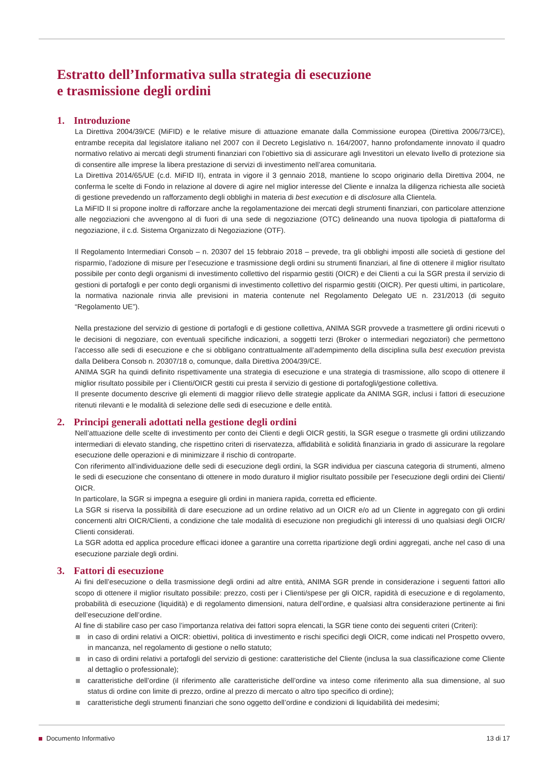Estratto dell’Informativa sulla strategia di esecuzione
e trasmissione degli ordini
1. Introduzione
La Direttiva 2004/39/CE (MiFID) e le relative misure di attuazione emanate dalla Commissione europea (Direttiva 2006/73/CE), entrambe recepita dal legislatore italiano nel 2007 con il Decreto Legislativo n. 164/2007, hanno profondamente innovato il quadro normativo relativo ai mercati degli strumenti finanziari con l’obiettivo sia di assicurare agli Investitori un elevato livello di protezione sia di consentire alle imprese la libera prestazione di servizi di investimento nell’area comunitaria.
La Direttiva 2014/65/UE (c.d. MiFID II), entrata in vigore il 3 gennaio 2018, mantiene lo scopo originario della Direttiva 2004, ne conferma le scelte di Fondo in relazione al dovere di agire nel miglior interesse del Cliente e innalza la diligenza richiesta alle società di gestione prevedendo un rafforzamento degli obblighi in materia di best execution e di disclosure alla Clientela.
La MiFID II si propone inoltre di rafforzare anche la regolamentazione dei mercati degli strumenti finanziari, con particolare attenzione alle negoziazioni che avvengono al di fuori di una sede di negoziazione (OTC) delineando una nuova tipologia di piattaforma di negoziazione, il c.d. Sistema Organizzato di Negoziazione (OTF).
Il Regolamento Intermediari Consob – n. 20307 del 15 febbraio 2018 – prevede, tra gli obblighi imposti alle società di gestione del risparmio, l’adozione di misure per l’esecuzione e trasmissione degli ordini su strumenti finanziari, al fine di ottenere il miglior risultato possibile per conto degli organismi di investimento collettivo del risparmio gestiti (OICR) e dei Clienti a cui la SGR presta il servizio di gestioni di portafogli e per conto degli organismi di investimento collettivo del risparmio gestiti (OICR). Per questi ultimi, in particolare, la normativa nazionale rinvia alle previsioni in materia contenute nel Regolamento Delegato UE n. 231/2013 (di seguito “Regolamento UE”).
Nella prestazione del servizio di gestione di portafogli e di gestione collettiva, ANIMA SGR provvede a trasmettere gli ordini ricevuti o le decisioni di negoziare, con eventuali specifiche indicazioni, a soggetti terzi (Broker o intermediari negoziatori) che permettono l’accesso alle sedi di esecuzione e che si obbligano contrattualmente all’adempimento della disciplina sulla best execution prevista dalla Delibera Consob n. 20307/18 o, comunque, dalla Direttiva 2004/39/CE.
ANIMA SGR ha quindi definito rispettivamente una strategia di esecuzione e una strategia di trasmissione, allo scopo di ottenere il miglior risultato possibile per i Clienti/OICR gestiti cui presta il servizio di gestione di portafogli/gestione collettiva.
Il presente documento descrive gli elementi di maggior rilievo delle strategie applicate da ANIMA SGR, inclusi i fattori di esecuzione ritenuti rilevanti e le modalità di selezione delle sedi di esecuzione e delle entità.
2. Principi generali adottati nella gestione degli ordini
Nell’attuazione delle scelte di investimento per conto dei Clienti e degli OICR gestiti, la SGR esegue o trasmette gli ordini utilizzando intermediari di elevato standing, che rispettino criteri di riservatezza, affidabilità e solidità finanziaria in grado di assicurare la regolare esecuzione delle operazioni e di minimizzare il rischio di controparte.
Con riferimento all’individuazione delle sedi di esecuzione degli ordini, la SGR individua per ciascuna categoria di strumenti, almeno le sedi di esecuzione che consentano di ottenere in modo duraturo il miglior risultato possibile per l’esecuzione degli ordini dei Clienti/ OICR.
In particolare, la SGR si impegna a eseguire gli ordini in maniera rapida, corretta ed efficiente.
La SGR si riserva la possibilità di dare esecuzione ad un ordine relativo ad un OICR e/o ad un Cliente in aggregato con gli ordini concernenti altri OICR/Clienti, a condizione che tale modalità di esecuzione non pregiudichi gli interessi di uno qualsiasi degli OICR/ Clienti considerati.
La SGR adotta ed applica procedure efficaci idonee a garantire una corretta ripartizione degli ordini aggregati, anche nel caso di una esecuzione parziale degli ordini.
3. Fattori di esecuzione
Ai fini dell’esecuzione o della trasmissione degli ordini ad altre entità, ANIMA SGR prende in considerazione i seguenti fattori allo scopo di ottenere il miglior risultato possibile: prezzo, costi per i Clienti/spese per gli OICR, rapidità di esecuzione e di regolamento, probabilità di esecuzione (liquidità) e di regolamento dimensioni, natura dell’ordine, e qualsiasi altra considerazione pertinente ai fini dell’esecuzione dell’ordine.
Al fine di stabilire caso per caso l’importanza relativa dei fattori sopra elencati, la SGR tiene conto dei seguenti criteri (Criteri):
in caso di ordini relativi a OICR: obiettivi, politica di investimento e rischi specifici degli OICR, come indicati nel Prospetto ovvero, in mancanza, nel regolamento di gestione o nello statuto;
in caso di ordini relativi a portafogli del servizio di gestione: caratteristiche del Cliente (inclusa la sua classificazione come Cliente al dettaglio o professionale);
caratteristiche dell’ordine (il riferimento alle caratteristiche dell’ordine va inteso come riferimento alla sua dimensione, al suo status di ordine con limite di prezzo, ordine al prezzo di mercato o altro tipo specifico di ordine);
caratteristiche degli strumenti finanziari che sono oggetto dell’ordine e condizioni di liquidabilità dei medesimi;
Documento Informativo 13 di 17